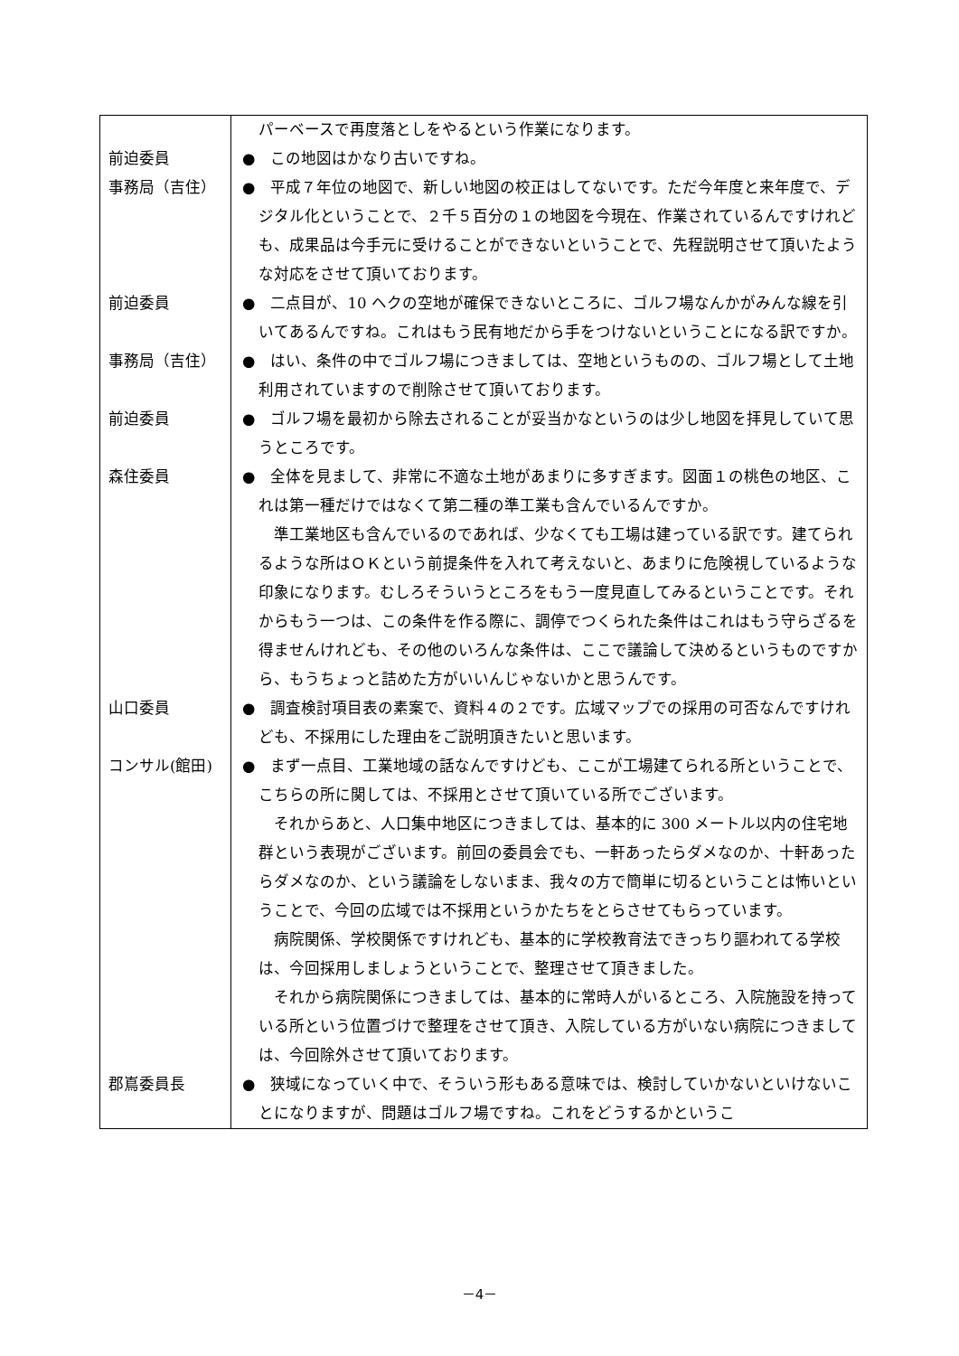| | パーベースで再度落としをやるという作業になります。 |
| 前迫委員 | ● この地図はかなり古いですね。 |
| 事務局（吉住） | ● 平成７年位の地図で、新しい地図の校正はしてないです。ただ今年度と来年度で、デジタル化ということで、２千５百分の１の地図を今現在、作業されているんですけれども、成果品は今手元に受けることができないということで、先程説明させて頂いたような対応をさせて頂いております。 |
| 前迫委員 | ● 二点目が、10 ヘクの空地が確保できないところに、ゴルフ場なんかがみんな線を引いてあるんですね。これはもう民有地だから手をつけないということになる訳ですか。 |
| 事務局（吉住） | ● はい、条件の中でゴルフ場につきましては、空地というものの、ゴルフ場として土地利用されていますので削除させて頂いております。 |
| 前迫委員 | ● ゴルフ場を最初から除去されることが妥当かなというのは少し地図を拝見していて思うところです。 |
| 森住委員 | ● 全体を見まして、非常に不適な土地があまりに多すぎます。図面１の桃色の地区、これは第一種だけではなくて第二種の準工業も含んでいるんですか。 準工業地区も含んでいるのであれば、少なくても工場は建っている訳です。建てられるような所はＯＫという前提条件を入れて考えないと、あまりに危険視しているような印象になります。むしろそういうところをもう一度見直してみるということです。それからもう一つは、この条件を作る際に、調停でつくられた条件はこれはもう守らざるを得ませんけれども、その他のいろんな条件は、ここで議論して決めるというものですから、もうちょっと詰めた方がいいんじゃないかと思うんです。 |
| 山口委員 | ● 調査検討項目表の素案で、資料４の２です。広域マップでの採用の可否なんですけれども、不採用にした理由をご説明頂きたいと思います。 |
| コンサル(館田) | ● まず一点目、工業地域の話なんですけども、ここが工場建てられる所ということで、こちらの所に関しては、不採用とさせて頂いている所でございます。 それからあと、人口集中地区につきましては、基本的に 300 メートル以内の住宅地群という表現がございます。前回の委員会でも、一軒あったらダメなのか、十軒あったらダメなのか、という議論をしないまま、我々の方で簡単に切るということは怖いということで、今回の広域では不採用というかたちをとらさせてもらっています。 病院関係、学校関係ですけれども、基本的に学校教育法できっちり謳われてる学校は、今回採用しましょうということで、整理させて頂きました。 それから病院関係につきましては、基本的に常時人がいるところ、入院施設を持っている所という位置づけで整理をさせて頂き、入院している方がいない病院につきましては、今回除外させて頂いております。 |
| 郡嶌委員長 | ● 狭域になっていく中で、そういう形もある意味では、検討していかないといけないことになりますが、問題はゴルフ場ですね。これをどうするかというこ |
－4－